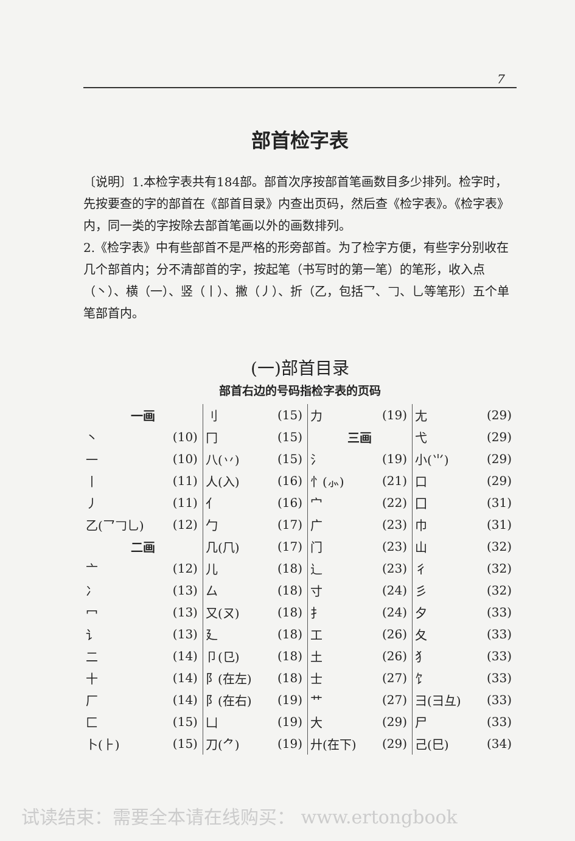7
部首检字表
〔说明〕1.本检字表共有184部。部首次序按部首笔画数目多少排列。检字时，先按要查的字的部首在《部首目录》内查出页码，然后查《检字表》。《检字表》内，同一类的字按除去部首笔画以外的画数排列。
2.《检字表》中有些部首不是严格的形旁部首。为了检字方便，有些字分别收在几个部首内；分不清部首的字，按起笔（书写时的第一笔）的笔形，收入点（丶）、横（一）、竖（丨）、撇（丿）、折（乙，包括乛、𠃌、乚等笔形）五个单笔部首内。
(一)部首目录
部首右边的号码指检字表的页码
| 一画 | | 刂 | (15) | 力 | (19) | 尢 | (29) |
| 丶 | (10) | 冂 | (15) | 三画 | | 弋 | (29) |
| 一 | (10) | 八(丷) | (15) | 氵 | (19) | 小(⺌) | (29) |
| 丨 | (11) | 人(入) | (16) | 忄(⺗) | (21) | 口 | (29) |
| 丿 | (11) | 亻 | (16) | 宀 | (22) | 囗 | (31) |
| 乙(乛𠃌乚) | (12) | 勹 | (17) | 广 | (23) | 巾 | (31) |
| 二画 | | 几(⺇) | (17) | 门 | (23) | 山 | (32) |
| 亠 | (12) | 儿 | (18) | 辶 | (23) | 彳 | (32) |
| 冫 | (13) | 厶 | (18) | 寸 | (24) | 彡 | (32) |
| 冖 | (13) | 又(ㄡ) | (18) | 扌 | (24) | 夕 | (33) |
| 讠 | (13) | 廴 | (18) | 工 | (26) | 夂 | (33) |
| 二 | (14) | 卩(㔾) | (18) | 土 | (26) | 犭 | (33) |
| 十 | (14) | 阝(在左) | (18) | 士 | (27) | 饣 | (33) |
| 厂 | (14) | 阝(在右) | (19) | 艹 | (27) | 彐(⺕彑) | (33) |
| 匚 | (15) | 凵 | (19) | 大 | (29) | 尸 | (33) |
| 卜(⺊) | (15) | 刀(⺈) | (19) | 廾(在下) | (29) | 己(巳) | (34) |
试读结束：需要全本请在线购买： www.ertongbook